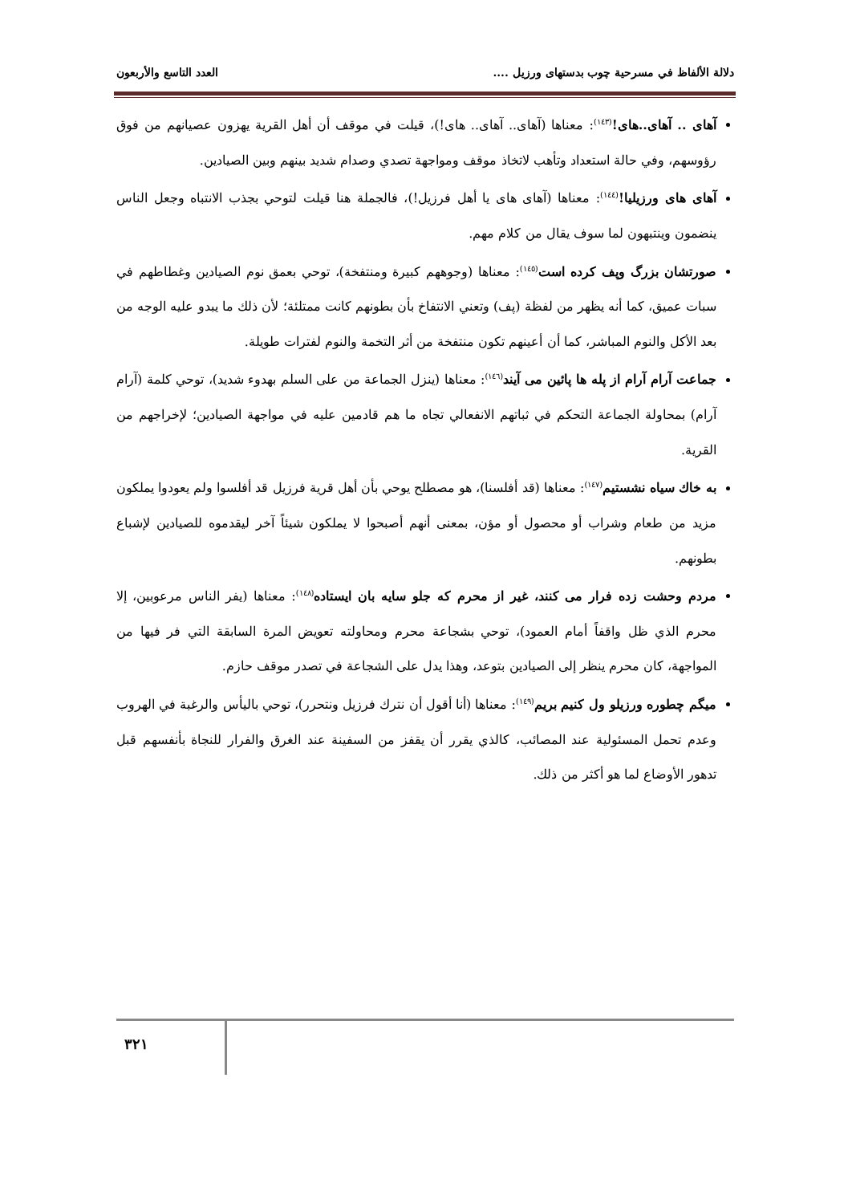دلالة الألفاظ في مسرحية چوب بدستهای ورزيل .... العدد التاسع والأربعون
آهای .. آهای..های!<sup>(١٤٣)</sup>: معناها (آهای.. آهای.. های!)، قيلت في موقف أن أهل القرية يهزون عصيانهم من فوق رؤوسهم، وفي حالة استعداد وتأهب لاتخاذ موقف ومواجهة تصدي وصدام شديد بينهم وبين الصيادين.
آهای های ورزيليا!<sup>(١٤٤)</sup>: معناها (آهای های يا أهل فرزيل!)، فالجملة هنا قيلت لتوحي بجذب الانتباه وجعل الناس ينضمون وينتبهون لما سوف يقال من كلام مهم.
صورتشان بزرگ وپف كرده است<sup>(١٤٥)</sup>: معناها (وجوههم كبيرة ومنتفخة)، توحي بعمق نوم الصيادين وغطاطهم في سبات عميق، كما أنه يظهر من لفظة (پف) وتعني الانتفاخ بأن بطونهم كانت ممتلئة؛ لأن ذلك ما يبدو عليه الوجه من بعد الأكل والنوم المباشر، كما أن أعينهم تكون منتفخة من أثر التخمة والنوم لفترات طويلة.
جماعت آرام آرام از پله ها پائين می آيند<sup>(١٤٦)</sup>: معناها (ينزل الجماعة من على السلم بهدوء شديد)، توحي كلمة (آرام آرام) بمحاولة الجماعة التحكم في ثباتهم الانفعالي تجاه ما هم قادمين عليه في مواجهة الصيادين؛ لإخراجهم من القرية.
به خاك سياه نشستيم<sup>(١٤٧)</sup>: معناها (قد أفلسنا)، هو مصطلح يوحي بأن أهل قرية فرزيل قد أفلسوا ولم يعودوا يملكون مزيد من طعام وشراب أو محصول أو مؤن، بمعنى أنهم أصبحوا لا يملكون شيئاً آخر ليقدموه للصيادين لإشباع بطونهم.
مردم وحشت زده فرار می كنند، غير از محرم كه جلو سايه بان ايستاده<sup>(١٤٨)</sup>: معناها (يفر الناس مرعوبين، إلا محرم الذي ظل واقفاً أمام العمود)، توحي بشجاعة محرم ومحاولته تعويض المرة السابقة التي فر فيها من المواجهة، كان محرم ينظر إلى الصيادين بتوعد، وهذا يدل على الشجاعة في تصدر موقف حازم.
ميگم چطوره ورزيلو ول كنيم بريم<sup>(١٤٩)</sup>: معناها (أنا أقول أن نترك فرزيل ونتحرر)، توحي باليأس والرغبة في الهروب وعدم تحمل المسئولية عند المصائب، كالذي يقرر أن يقفز من السفينة عند الغرق والفرار للنجاة بأنفسهم قبل تدهور الأوضاع لما هو أكثر من ذلك.
٣٢١